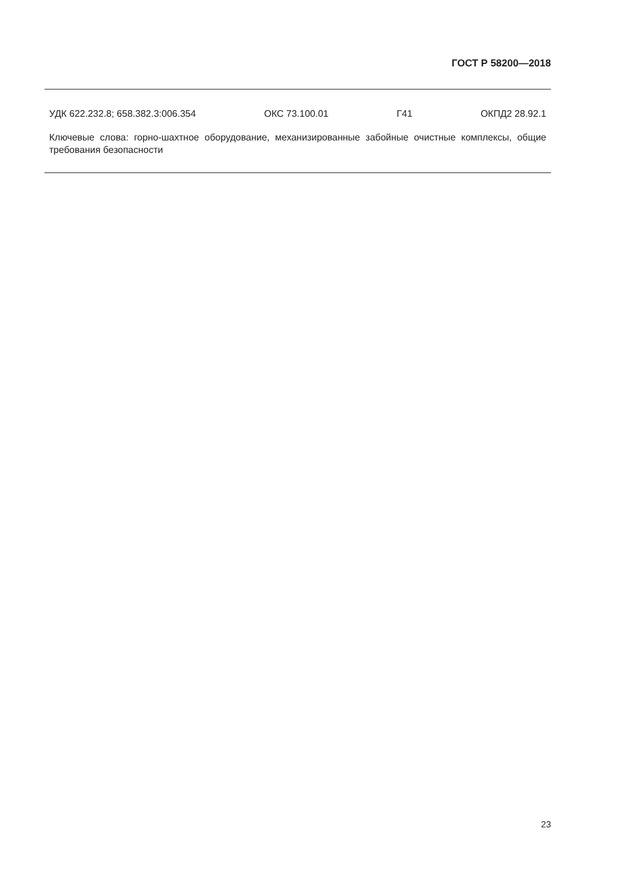ГОСТ Р 58200—2018
УДК 622.232.8; 658.382.3:006.354 ОКС 73.100.01 Г41 ОКПД2 28.92.1
Ключевые слова: горно-шахтное оборудование, механизированные забойные очистные комплексы, общие требования безопасности
23